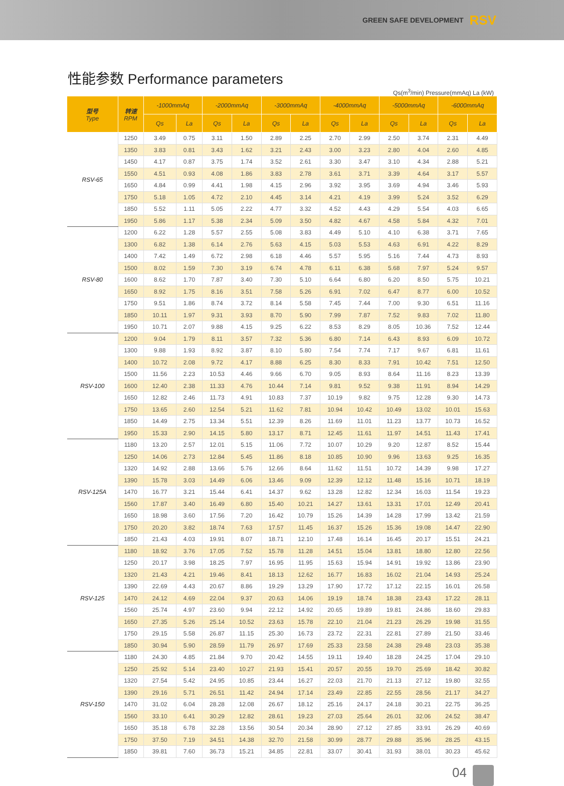GREEN SAFE DEVELOPMENT RSV
性能参数 Performance parameters
Qs(m<sup>3</sup>/min) Pressure(mmAq) La (kW)
| 型号 Type | 转速 RPM | -1000mmAq | | -2000mmAq | | -3000mmAq | | -4000mmAq | | -5000mmAq | | -6000mmAq | |
| --- | --- | --- | --- | --- | --- | --- | --- | --- | --- | --- | --- | --- | --- |
| | | Qs | La | Qs | La | Qs | La | Qs | La | Qs | La | Qs | La |
| RSV-65 | 1250 | 3.49 | 0.75 | 3.11 | 1.50 | 2.89 | 2.25 | 2.70 | 2.99 | 2.50 | 3.74 | 2.31 | 4.49 |
| | 1350 | 3.83 | 0.81 | 3.43 | 1.62 | 3.21 | 2.43 | 3.00 | 3.23 | 2.80 | 4.04 | 2.60 | 4.85 |
| | 1450 | 4.17 | 0.87 | 3.75 | 1.74 | 3.52 | 2.61 | 3.30 | 3.47 | 3.10 | 4.34 | 2.88 | 5.21 |
| | 1550 | 4.51 | 0.93 | 4.08 | 1.86 | 3.83 | 2.78 | 3.61 | 3.71 | 3.39 | 4.64 | 3.17 | 5.57 |
| | 1650 | 4.84 | 0.99 | 4.41 | 1.98 | 4.15 | 2.96 | 3.92 | 3.95 | 3.69 | 4.94 | 3.46 | 5.93 |
| | 1750 | 5.18 | 1.05 | 4.72 | 2.10 | 4.45 | 3.14 | 4.21 | 4.19 | 3.99 | 5.24 | 3.52 | 6.29 |
| | 1850 | 5.52 | 1.11 | 5.05 | 2.22 | 4.77 | 3.32 | 4.52 | 4.43 | 4.29 | 5.54 | 4.03 | 6.65 |
| | 1950 | 5.86 | 1.17 | 5.38 | 2.34 | 5.09 | 3.50 | 4.82 | 4.67 | 4.58 | 5.84 | 4.32 | 7.01 |
| RSV-80 | 1200 | 6.22 | 1.28 | 5.57 | 2.55 | 5.08 | 3.83 | 4.49 | 5.10 | 4.10 | 6.38 | 3.71 | 7.65 |
| | 1300 | 6.82 | 1.38 | 6.14 | 2.76 | 5.63 | 4.15 | 5.03 | 5.53 | 4.63 | 6.91 | 4.22 | 8.29 |
| | 1400 | 7.42 | 1.49 | 6.72 | 2.98 | 6.18 | 4.46 | 5.57 | 5.95 | 5.16 | 7.44 | 4.73 | 8.93 |
| | 1500 | 8.02 | 1.59 | 7.30 | 3.19 | 6.74 | 4.78 | 6.11 | 6.38 | 5.68 | 7.97 | 5.24 | 9.57 |
| | 1600 | 8.62 | 1.70 | 7.87 | 3.40 | 7.30 | 5.10 | 6.64 | 6.80 | 6.20 | 8.50 | 5.75 | 10.21 |
| | 1650 | 8.92 | 1.75 | 8.16 | 3.51 | 7.58 | 5.26 | 6.91 | 7.02 | 6.47 | 8.77 | 6.00 | 10.52 |
| | 1750 | 9.51 | 1.86 | 8.74 | 3.72 | 8.14 | 5.58 | 7.45 | 7.44 | 7.00 | 9.30 | 6.51 | 11.16 |
| | 1850 | 10.11 | 1.97 | 9.31 | 3.93 | 8.70 | 5.90 | 7.99 | 7.87 | 7.52 | 9.83 | 7.02 | 11.80 |
| | 1950 | 10.71 | 2.07 | 9.88 | 4.15 | 9.25 | 6.22 | 8.53 | 8.29 | 8.05 | 10.36 | 7.52 | 12.44 |
| RSV-100 | 1200 | 9.04 | 1.79 | 8.11 | 3.57 | 7.32 | 5.36 | 6.80 | 7.14 | 6.43 | 8.93 | 6.09 | 10.72 |
| | 1300 | 9.88 | 1.93 | 8.92 | 3.87 | 8.10 | 5.80 | 7.54 | 7.74 | 7.17 | 9.67 | 6.81 | 11.61 |
| | 1400 | 10.72 | 2.08 | 9.72 | 4.17 | 8.88 | 6.25 | 8.30 | 8.33 | 7.91 | 10.42 | 7.51 | 12.50 |
| | 1500 | 11.56 | 2.23 | 10.53 | 4.46 | 9.66 | 6.70 | 9.05 | 8.93 | 8.64 | 11.16 | 8.23 | 13.39 |
| | 1600 | 12.40 | 2.38 | 11.33 | 4.76 | 10.44 | 7.14 | 9.81 | 9.52 | 9.38 | 11.91 | 8.94 | 14.29 |
| | 1650 | 12.82 | 2.46 | 11.73 | 4.91 | 10.83 | 7.37 | 10.19 | 9.82 | 9.75 | 12.28 | 9.30 | 14.73 |
| | 1750 | 13.65 | 2.60 | 12.54 | 5.21 | 11.62 | 7.81 | 10.94 | 10.42 | 10.49 | 13.02 | 10.01 | 15.63 |
| | 1850 | 14.49 | 2.75 | 13.34 | 5.51 | 12.39 | 8.26 | 11.69 | 11.01 | 11.23 | 13.77 | 10.73 | 16.52 |
| | 1950 | 15.33 | 2.90 | 14.15 | 5.80 | 13.17 | 8.71 | 12.45 | 11.61 | 11.97 | 14.51 | 11.43 | 17.41 |
| RSV-125A | 1180 | 13.20 | 2.57 | 12.01 | 5.15 | 11.06 | 7.72 | 10.07 | 10.29 | 9.20 | 12.87 | 8.52 | 15.44 |
| | 1250 | 14.06 | 2.73 | 12.84 | 5.45 | 11.86 | 8.18 | 10.85 | 10.90 | 9.96 | 13.63 | 9.25 | 16.35 |
| | 1320 | 14.92 | 2.88 | 13.66 | 5.76 | 12.66 | 8.64 | 11.62 | 11.51 | 10.72 | 14.39 | 9.98 | 17.27 |
| | 1390 | 15.78 | 3.03 | 14.49 | 6.06 | 13.46 | 9.09 | 12.39 | 12.12 | 11.48 | 15.16 | 10.71 | 18.19 |
| | 1470 | 16.77 | 3.21 | 15.44 | 6.41 | 14.37 | 9.62 | 13.28 | 12.82 | 12.34 | 16.03 | 11.54 | 19.23 |
| | 1560 | 17.87 | 3.40 | 16.49 | 6.80 | 15.40 | 10.21 | 14.27 | 13.61 | 13.31 | 17.01 | 12.49 | 20.41 |
| | 1650 | 18.98 | 3.60 | 17.56 | 7.20 | 16.42 | 10.79 | 15.26 | 14.39 | 14.28 | 17.99 | 13.42 | 21.59 |
| | 1750 | 20.20 | 3.82 | 18.74 | 7.63 | 17.57 | 11.45 | 16.37 | 15.26 | 15.36 | 19.08 | 14.47 | 22.90 |
| | 1850 | 21.43 | 4.03 | 19.91 | 8.07 | 18.71 | 12.10 | 17.48 | 16.14 | 16.45 | 20.17 | 15.51 | 24.21 |
| RSV-125 | 1180 | 18.92 | 3.76 | 17.05 | 7.52 | 15.78 | 11.28 | 14.51 | 15.04 | 13.81 | 18.80 | 12.80 | 22.56 |
| | 1250 | 20.17 | 3.98 | 18.25 | 7.97 | 16.95 | 11.95 | 15.63 | 15.94 | 14.91 | 19.92 | 13.86 | 23.90 |
| | 1320 | 21.43 | 4.21 | 19.46 | 8.41 | 18.13 | 12.62 | 16.77 | 16.83 | 16.02 | 21.04 | 14.93 | 25.24 |
| | 1390 | 22.69 | 4.43 | 20.67 | 8.86 | 19.29 | 13.29 | 17.90 | 17.72 | 17.12 | 22.15 | 16.01 | 26.58 |
| | 1470 | 24.12 | 4.69 | 22.04 | 9.37 | 20.63 | 14.06 | 19.19 | 18.74 | 18.38 | 23.43 | 17.22 | 28.11 |
| | 1560 | 25.74 | 4.97 | 23.60 | 9.94 | 22.12 | 14.92 | 20.65 | 19.89 | 19.81 | 24.86 | 18.60 | 29.83 |
| | 1650 | 27.35 | 5.26 | 25.14 | 10.52 | 23.63 | 15.78 | 22.10 | 21.04 | 21.23 | 26.29 | 19.98 | 31.55 |
| | 1750 | 29.15 | 5.58 | 26.87 | 11.15 | 25.30 | 16.73 | 23.72 | 22.31 | 22.81 | 27.89 | 21.50 | 33.46 |
| | 1850 | 30.94 | 5.90 | 28.59 | 11.79 | 26.97 | 17.69 | 25.33 | 23.58 | 24.38 | 29.48 | 23.03 | 35.38 |
| RSV-150 | 1180 | 24.30 | 4.85 | 21.84 | 9.70 | 20.42 | 14.55 | 19.11 | 19.40 | 18.28 | 24.25 | 17.04 | 29.10 |
| | 1250 | 25.92 | 5.14 | 23.40 | 10.27 | 21.93 | 15.41 | 20.57 | 20.55 | 19.70 | 25.69 | 18.42 | 30.82 |
| | 1320 | 27.54 | 5.42 | 24.95 | 10.85 | 23.44 | 16.27 | 22.03 | 21.70 | 21.13 | 27.12 | 19.80 | 32.55 |
| | 1390 | 29.16 | 5.71 | 26.51 | 11.42 | 24.94 | 17.14 | 23.49 | 22.85 | 22.55 | 28.56 | 21.17 | 34.27 |
| | 1470 | 31.02 | 6.04 | 28.28 | 12.08 | 26.67 | 18.12 | 25.16 | 24.17 | 24.18 | 30.21 | 22.75 | 36.25 |
| | 1560 | 33.10 | 6.41 | 30.29 | 12.82 | 28.61 | 19.23 | 27.03 | 25.64 | 26.01 | 32.06 | 24.52 | 38.47 |
| | 1650 | 35.18 | 6.78 | 32.28 | 13.56 | 30.54 | 20.34 | 28.90 | 27.12 | 27.85 | 33.91 | 26.29 | 40.69 |
| | 1750 | 37.50 | 7.19 | 34.51 | 14.38 | 32.70 | 21.58 | 30.99 | 28.77 | 29.88 | 35.96 | 28.25 | 43.15 |
| | 1850 | 39.81 | 7.60 | 36.73 | 15.21 | 34.85 | 22.81 | 33.07 | 30.41 | 31.93 | 38.01 | 30.23 | 45.62 |
04